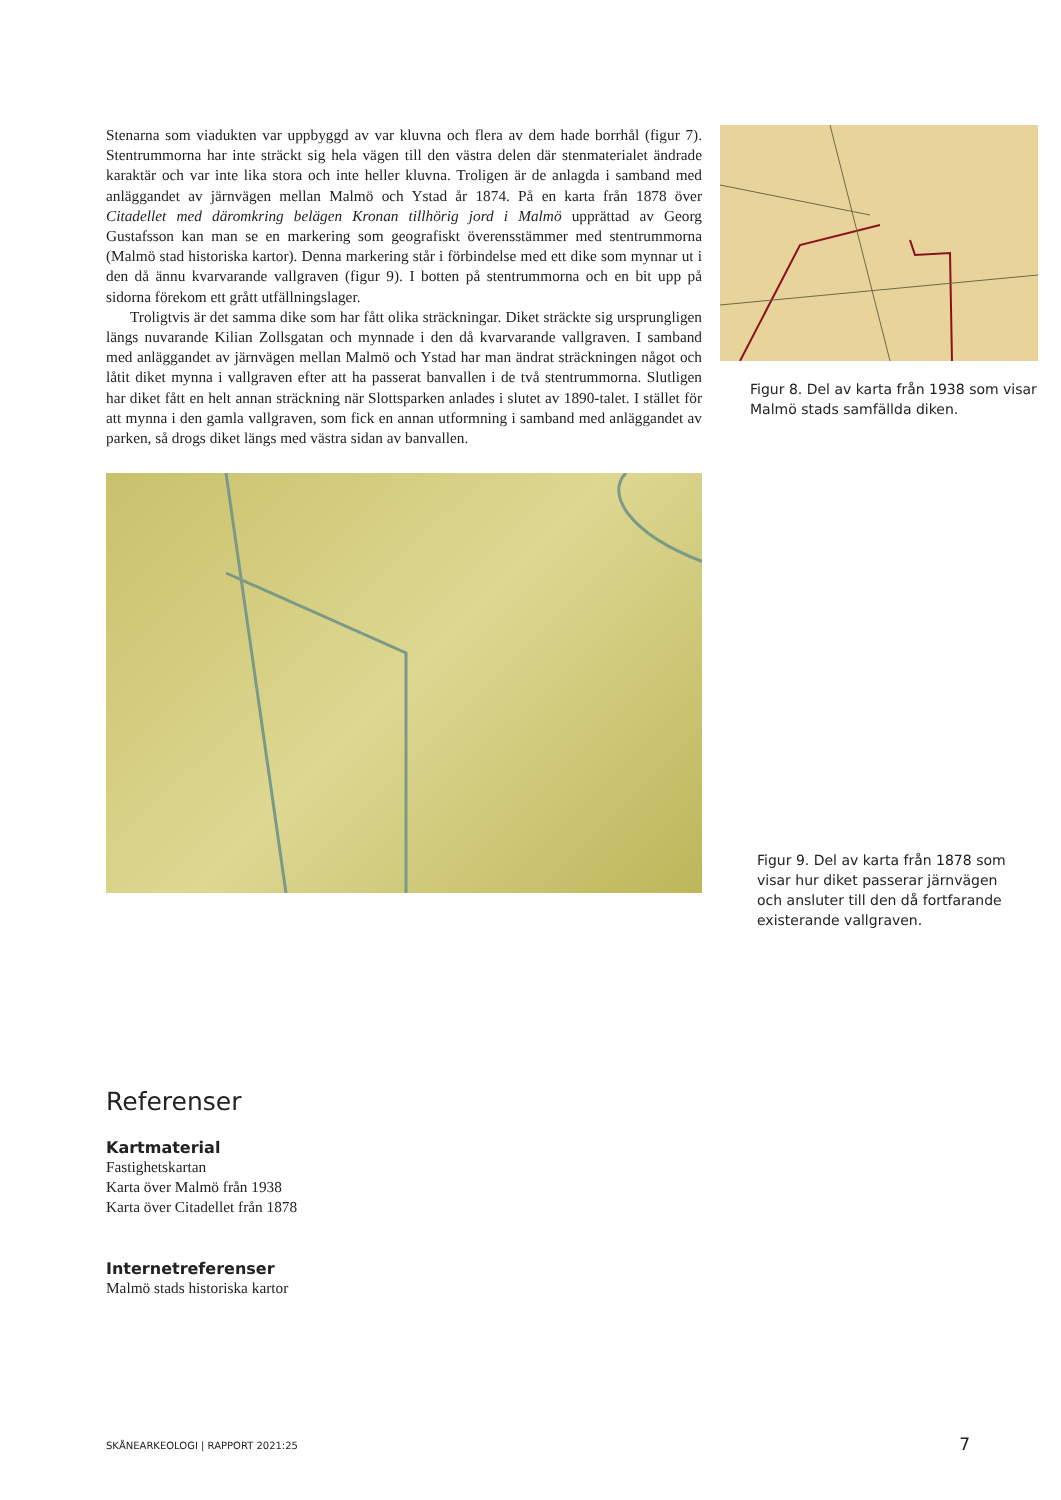Stenarna som viadukten var uppbyggd av var kluvna och flera av dem hade borrhål (figur 7). Stentrummorna har inte sträckt sig hela vägen till den västra delen där stenmaterialet ändrade karaktär och var inte lika stora och inte heller kluvna. Troligen är de anlagda i samband med anläggandet av järnvägen mellan Malmö och Ystad år 1874. På en karta från 1878 över Citadellet med däromkring belägen Kronan tillhörig jord i Malmö upprättad av Georg Gustafsson kan man se en markering som geografiskt överensstämmer med stentrummorna (Malmö stad historiska kartor). Denna markering står i förbindelse med ett dike som mynnar ut i den då ännu kvarvarande vallgraven (figur 9). I botten på stentrummorna och en bit upp på sidorna förekom ett grått utfällningslager.
Troligtvis är det samma dike som har fått olika sträckningar. Diket sträckte sig ursprungligen längs nuvarande Kilian Zollsgatan och mynnade i den då kvarvarande vallgraven. I samband med anläggandet av järnvägen mellan Malmö och Ystad har man ändrat sträckningen något och låtit diket mynna i vallgraven efter att ha passerat banvallen i de två stentrummorna. Slutligen har diket fått en helt annan sträckning när Slottsparken anlades i slutet av 1890-talet. I stället för att mynna i den gamla vallgraven, som fick en annan utformning i samband med anläggandet av parken, så drogs diket längs med västra sidan av banvallen.
Figur 8. Del av karta från 1938 som visar Malmö stads samfällda diken.
Figur 9. Del av karta från 1878 som visar hur diket passerar järnvägen och ansluter till den då fortfarande existerande vallgraven.
Referenser
Kartmaterial
Fastighetskartan
Karta över Malmö från 1938
Karta över Citadellet från 1878
Internetreferenser
Malmö stads historiska kartor
SKÅNEARKEOLOGI | RAPPORT 2021:25 7